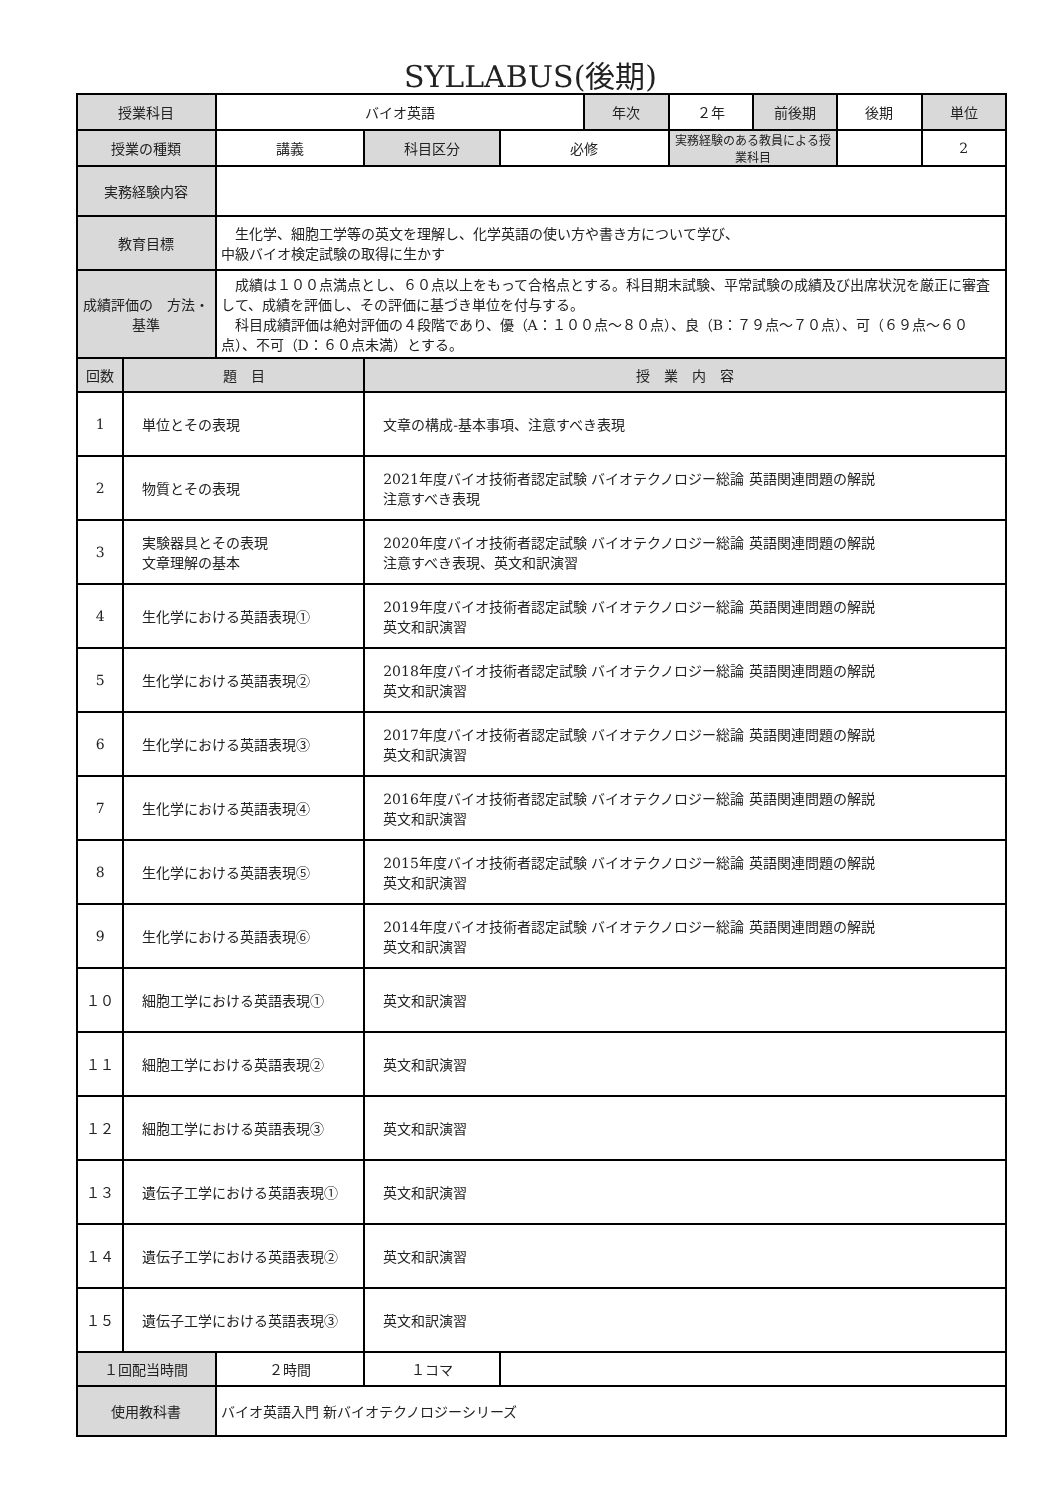SYLLABUS(後期)
| 授業科目 | | バイオ英語 | | | 年次 | ２年 | 前後期 | 後期 | 単位 |
| 授業の種類 | | 講義 | 科目区分 | 必修 | | 実務経験のある教員による授業科目 | | | 2 |
| 実務経験内容 | | | | | | | | | |
| 教育目標 | | 生化学、細胞工学等の英文を理解し、化学英語の使い方や書き方について学び、 中級バイオ検定試験の取得に生かす | | | | | | | |
| 成績評価の 方法・基準 | | 成績は１００点満点とし、６０点以上をもって合格点とする。科目期末試験、平常試験の成績及び出席状況を厳正に審査して、成績を評価し、その評価に基づき単位を付与する。 科目成績評価は絶対評価の４段階であり、優（A：１００点～８０点）、良（B：７９点～７０点）、可（６９点～６０点）、不可（D：６０点未満）とする。 | | | | | | | |
| 回数 | 題 目 | | 授 業 内 容 | | | | | | |
| 1 | 単位とその表現 | | 文章の構成-基本事項、注意すべき表現 | | | | | | |
| 2 | 物質とその表現 | | 2021年度バイオ技術者認定試験 バイオテクノロジー総論 英語関連問題の解説 注意すべき表現 | | | | | | |
| 3 | 実験器具とその表現 文章理解の基本 | | 2020年度バイオ技術者認定試験 バイオテクノロジー総論 英語関連問題の解説 注意すべき表現、英文和訳演習 | | | | | | |
| 4 | 生化学における英語表現① | | 2019年度バイオ技術者認定試験 バイオテクノロジー総論 英語関連問題の解説 英文和訳演習 | | | | | | |
| 5 | 生化学における英語表現② | | 2018年度バイオ技術者認定試験 バイオテクノロジー総論 英語関連問題の解説 英文和訳演習 | | | | | | |
| 6 | 生化学における英語表現③ | | 2017年度バイオ技術者認定試験 バイオテクノロジー総論 英語関連問題の解説 英文和訳演習 | | | | | | |
| 7 | 生化学における英語表現④ | | 2016年度バイオ技術者認定試験 バイオテクノロジー総論 英語関連問題の解説 英文和訳演習 | | | | | | |
| 8 | 生化学における英語表現⑤ | | 2015年度バイオ技術者認定試験 バイオテクノロジー総論 英語関連問題の解説 英文和訳演習 | | | | | | |
| 9 | 生化学における英語表現⑥ | | 2014年度バイオ技術者認定試験 バイオテクノロジー総論 英語関連問題の解説 英文和訳演習 | | | | | | |
| １０ | 細胞工学における英語表現① | | 英文和訳演習 | | | | | | |
| １１ | 細胞工学における英語表現② | | 英文和訳演習 | | | | | | |
| １２ | 細胞工学における英語表現③ | | 英文和訳演習 | | | | | | |
| １３ | 遺伝子工学における英語表現① | | 英文和訳演習 | | | | | | |
| １４ | 遺伝子工学における英語表現② | | 英文和訳演習 | | | | | | |
| １５ | 遺伝子工学における英語表現③ | | 英文和訳演習 | | | | | | |
| １回配当時間 | | ２時間 | １コマ | | | | | | |
| 使用教科書 | | バイオ英語入門 新バイオテクノロジーシリーズ | | | | | | | |